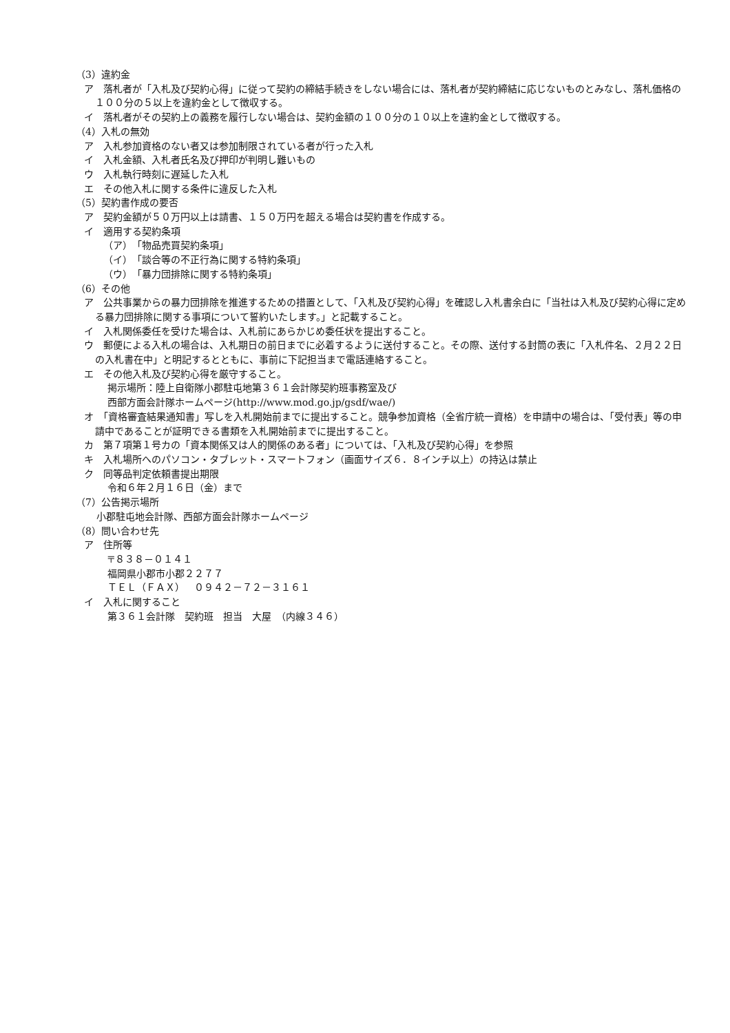（3）違約金
ア　落札者が「入札及び契約心得」に従って契約の締結手続きをしない場合には、落札者が契約締結に応じないものとみなし、落札価格の１００分の５以上を違約金として徴収する。
イ　落札者がその契約上の義務を履行しない場合は、契約金額の１００分の１０以上を違約金として徴収する。
（4）入札の無効
ア　入札参加資格のない者又は参加制限されている者が行った入札
イ　入札金額、入札者氏名及び押印が判明し難いもの
ウ　入札執行時刻に遅延した入札
エ　その他入札に関する条件に違反した入札
（5）契約書作成の要否
ア　契約金額が５０万円以上は請書、１５０万円を超える場合は契約書を作成する。
イ　適用する契約条項
（ア）　「物品売買契約条項」
（イ）　「談合等の不正行為に関する特約条項」
（ウ）　「暴力団排除に関する特約条項」
（6）その他
ア　公共事業からの暴力団排除を推進するための措置として、「入札及び契約心得」を確認し入札書余白に「当社は入札及び契約心得に定める暴力団排除に関する事項について誓約いたします。」と記載すること。
イ　入札関係委任を受けた場合は、入札前にあらかじめ委任状を提出すること。
ウ　郵便による入札の場合は、入札期日の前日までに必着するように送付すること。その際、送付する封筒の表に「入札件名、２月２２日の入札書在中」と明記するとともに、事前に下記担当まで電話連絡すること。
エ　その他入札及び契約心得を厳守すること。
掲示場所：陸上自衛隊小郡駐屯地第３６１会計隊契約班事務室及び
西部方面会計隊ホームページ(http://www.mod.go.jp/gsdf/wae/)
オ　「資格審査結果通知書」写しを入札開始前までに提出すること。競争参加資格（全省庁統一資格）を申請中の場合は、「受付表」等の申請中であることが証明できる書類を入札開始前までに提出すること。
カ　第７項第１号カの「資本関係又は人的関係のある者」については、「入札及び契約心得」を参照
キ　入札場所へのパソコン・タブレット・スマートフォン（画面サイズ６．８インチ以上）の持込は禁止
ク　同等品判定依頼書提出期限
令和６年２月１６日（金）まで
（7）公告掲示場所
小郡駐屯地会計隊、西部方面会計隊ホームページ
（8）問い合わせ先
ア　住所等
〒８３８－０１４１
福岡県小郡市小郡２２７７
ＴＥＬ（ＦＡＸ）　０９４２－７２－３１６１
イ　入札に関すること
第３６１会計隊　契約班　担当　大屋　（内線３４６）